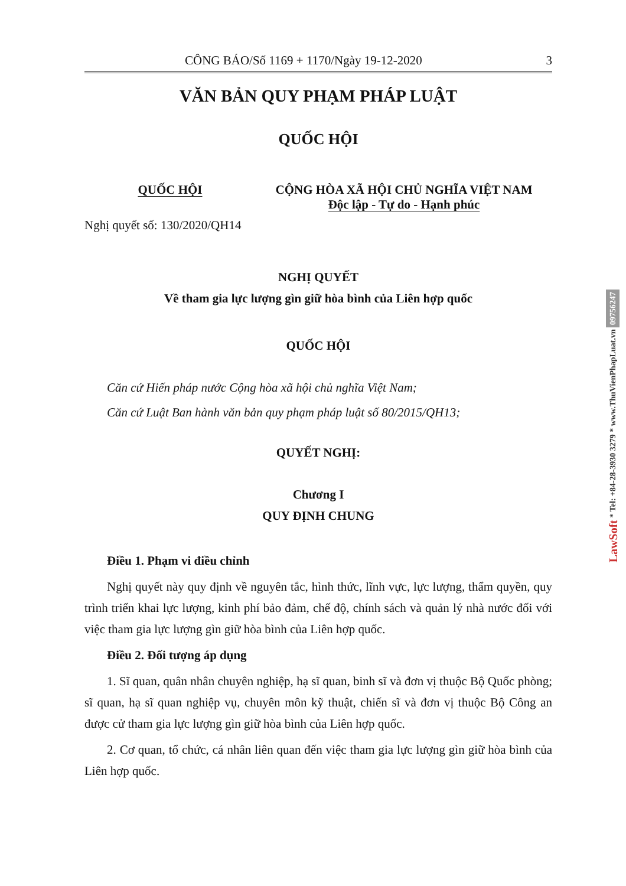CÔNG BÁO/Số 1169 + 1170/Ngày 19-12-2020 3
VĂN BẢN QUY PHẠM PHÁP LUẬT
QUỐC HỘI
QUỐC HỘI CỘNG HÒA XÃ HỘI CHỦ NGHĨA VIỆT NAM
Độc lập - Tự do - Hạnh phúc
Nghị quyết số: 130/2020/QH14
NGHỊ QUYẾT
Về tham gia lực lượng gìn giữ hòa bình của Liên hợp quốc
QUỐC HỘI
Căn cứ Hiến pháp nước Cộng hòa xã hội chủ nghĩa Việt Nam;
Căn cứ Luật Ban hành văn bản quy phạm pháp luật số 80/2015/QH13;
QUYẾT NGHỊ:
Chương I
QUY ĐỊNH CHUNG
Điều 1. Phạm vi điều chỉnh
Nghị quyết này quy định về nguyên tắc, hình thức, lĩnh vực, lực lượng, thẩm quyền, quy trình triển khai lực lượng, kinh phí bảo đảm, chế độ, chính sách và quản lý nhà nước đối với việc tham gia lực lượng gìn giữ hòa bình của Liên hợp quốc.
Điều 2. Đối tượng áp dụng
1. Sĩ quan, quân nhân chuyên nghiệp, hạ sĩ quan, binh sĩ và đơn vị thuộc Bộ Quốc phòng; sĩ quan, hạ sĩ quan nghiệp vụ, chuyên môn kỹ thuật, chiến sĩ và đơn vị thuộc Bộ Công an được cử tham gia lực lượng gìn giữ hòa bình của Liên hợp quốc.
2. Cơ quan, tổ chức, cá nhân liên quan đến việc tham gia lực lượng gìn giữ hòa bình của Liên hợp quốc.
LawSoft * Tel: +84-28-3930 3279 * www.ThuVienPhapLuat.vn 09756247